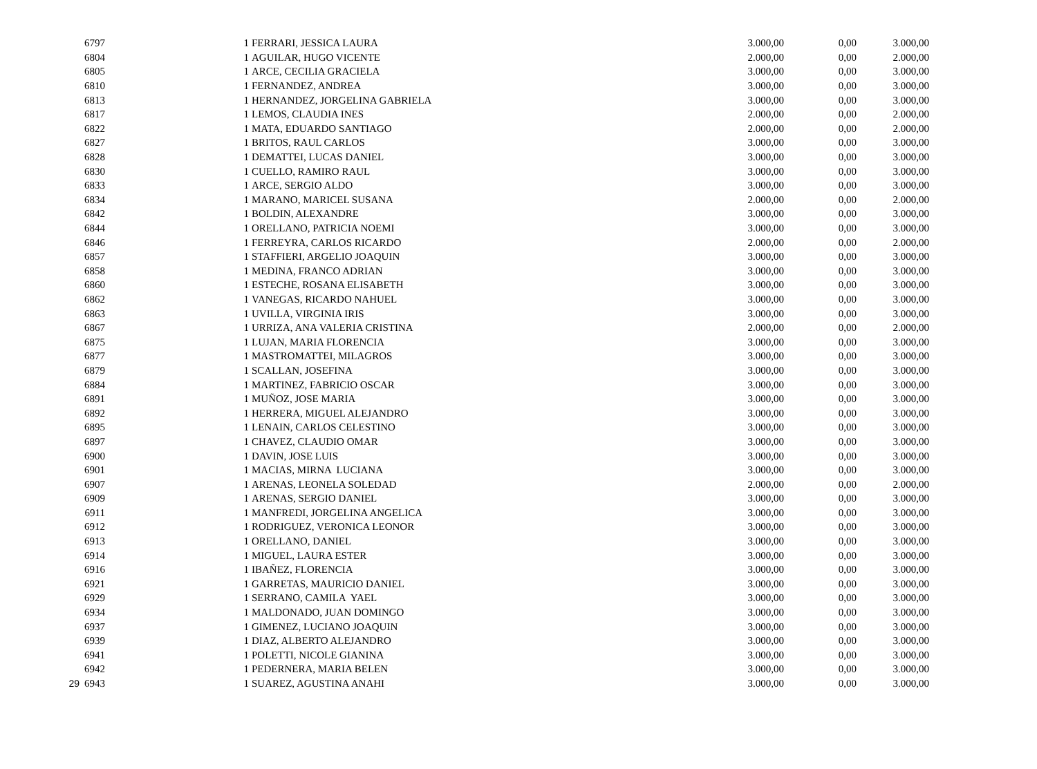| | 6797 | 1 | FERRARI, JESSICA LAURA | 3.000,00 | 0,00 | 3.000,00 |
| | 6804 | 1 | AGUILAR, HUGO VICENTE | 2.000,00 | 0,00 | 2.000,00 |
| | 6805 | 1 | ARCE, CECILIA GRACIELA | 3.000,00 | 0,00 | 3.000,00 |
| | 6810 | 1 | FERNANDEZ, ANDREA | 3.000,00 | 0,00 | 3.000,00 |
| | 6813 | 1 | HERNANDEZ, JORGELINA GABRIELA | 3.000,00 | 0,00 | 3.000,00 |
| | 6817 | 1 | LEMOS, CLAUDIA INES | 2.000,00 | 0,00 | 2.000,00 |
| | 6822 | 1 | MATA, EDUARDO SANTIAGO | 2.000,00 | 0,00 | 2.000,00 |
| | 6827 | 1 | BRITOS, RAUL CARLOS | 3.000,00 | 0,00 | 3.000,00 |
| | 6828 | 1 | DEMATTEI, LUCAS DANIEL | 3.000,00 | 0,00 | 3.000,00 |
| | 6830 | 1 | CUELLO, RAMIRO RAUL | 3.000,00 | 0,00 | 3.000,00 |
| | 6833 | 1 | ARCE, SERGIO ALDO | 3.000,00 | 0,00 | 3.000,00 |
| | 6834 | 1 | MARANO, MARICEL SUSANA | 2.000,00 | 0,00 | 2.000,00 |
| | 6842 | 1 | BOLDIN, ALEXANDRE | 3.000,00 | 0,00 | 3.000,00 |
| | 6844 | 1 | ORELLANO, PATRICIA NOEMI | 3.000,00 | 0,00 | 3.000,00 |
| | 6846 | 1 | FERREYRA, CARLOS RICARDO | 2.000,00 | 0,00 | 2.000,00 |
| | 6857 | 1 | STAFFIERI, ARGELIO JOAQUIN | 3.000,00 | 0,00 | 3.000,00 |
| | 6858 | 1 | MEDINA, FRANCO ADRIAN | 3.000,00 | 0,00 | 3.000,00 |
| | 6860 | 1 | ESTECHE, ROSANA ELISABETH | 3.000,00 | 0,00 | 3.000,00 |
| | 6862 | 1 | VANEGAS, RICARDO NAHUEL | 3.000,00 | 0,00 | 3.000,00 |
| | 6863 | 1 | UVILLA, VIRGINIA IRIS | 3.000,00 | 0,00 | 3.000,00 |
| | 6867 | 1 | URRIZA, ANA VALERIA CRISTINA | 2.000,00 | 0,00 | 2.000,00 |
| | 6875 | 1 | LUJAN, MARIA FLORENCIA | 3.000,00 | 0,00 | 3.000,00 |
| | 6877 | 1 | MASTROMATTEI, MILAGROS | 3.000,00 | 0,00 | 3.000,00 |
| | 6879 | 1 | SCALLAN, JOSEFINA | 3.000,00 | 0,00 | 3.000,00 |
| | 6884 | 1 | MARTINEZ, FABRICIO OSCAR | 3.000,00 | 0,00 | 3.000,00 |
| | 6891 | 1 | MUÑOZ, JOSE MARIA | 3.000,00 | 0,00 | 3.000,00 |
| | 6892 | 1 | HERRERA, MIGUEL ALEJANDRO | 3.000,00 | 0,00 | 3.000,00 |
| | 6895 | 1 | LENAIN, CARLOS CELESTINO | 3.000,00 | 0,00 | 3.000,00 |
| | 6897 | 1 | CHAVEZ, CLAUDIO OMAR | 3.000,00 | 0,00 | 3.000,00 |
| | 6900 | 1 | DAVIN, JOSE LUIS | 3.000,00 | 0,00 | 3.000,00 |
| | 6901 | 1 | MACIAS, MIRNA LUCIANA | 3.000,00 | 0,00 | 3.000,00 |
| | 6907 | 1 | ARENAS, LEONELA SOLEDAD | 2.000,00 | 0,00 | 2.000,00 |
| | 6909 | 1 | ARENAS, SERGIO DANIEL | 3.000,00 | 0,00 | 3.000,00 |
| | 6911 | 1 | MANFREDI, JORGELINA ANGELICA | 3.000,00 | 0,00 | 3.000,00 |
| | 6912 | 1 | RODRIGUEZ, VERONICA LEONOR | 3.000,00 | 0,00 | 3.000,00 |
| | 6913 | 1 | ORELLANO, DANIEL | 3.000,00 | 0,00 | 3.000,00 |
| | 6914 | 1 | MIGUEL, LAURA ESTER | 3.000,00 | 0,00 | 3.000,00 |
| | 6916 | 1 | IBAÑEZ, FLORENCIA | 3.000,00 | 0,00 | 3.000,00 |
| | 6921 | 1 | GARRETAS, MAURICIO DANIEL | 3.000,00 | 0,00 | 3.000,00 |
| | 6929 | 1 | SERRANO, CAMILA YAEL | 3.000,00 | 0,00 | 3.000,00 |
| | 6934 | 1 | MALDONADO, JUAN DOMINGO | 3.000,00 | 0,00 | 3.000,00 |
| | 6937 | 1 | GIMENEZ, LUCIANO JOAQUIN | 3.000,00 | 0,00 | 3.000,00 |
| | 6939 | 1 | DIAZ, ALBERTO ALEJANDRO | 3.000,00 | 0,00 | 3.000,00 |
| | 6941 | 1 | POLETTI, NICOLE GIANINA | 3.000,00 | 0,00 | 3.000,00 |
| | 6942 | 1 | PEDERNERA, MARIA BELEN | 3.000,00 | 0,00 | 3.000,00 |
| 29 | 6943 | 1 | SUAREZ, AGUSTINA ANAHI | 3.000,00 | 0,00 | 3.000,00 |